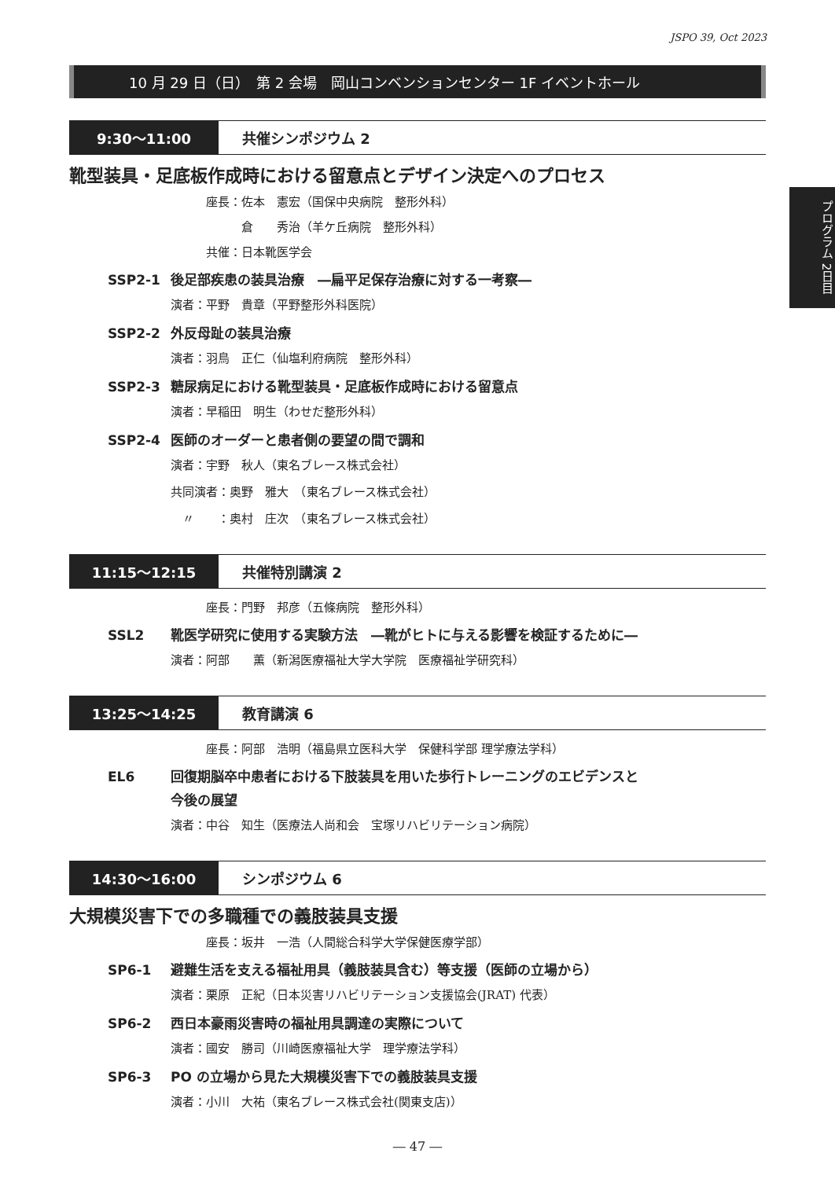JSPO 39, Oct 2023
プログラム 2日目
10 月 29 日（日）　第 2 会場　岡山コンベンションセンター 1F イベントホール
9:30〜11:00 共催シンポジウム 2
靴型装具・足底板作成時における留意点とデザイン決定へのプロセス
座長：佐本　憲宏（国保中央病院　整形外科）
　　　倉　　秀治（羊ケ丘病院　整形外科）
共催：日本靴医学会
SSP2-1 後足部疾患の装具治療　―扁平足保存治療に対する一考察―
演者：平野　貴章（平野整形外科医院）
SSP2-2 外反母趾の装具治療
演者：羽鳥　正仁（仙塩利府病院　整形外科）
SSP2-3 糖尿病足における靴型装具・足底板作成時における留意点
演者：早稲田　明生（わせだ整形外科）
SSP2-4 医師のオーダーと患者側の要望の間で調和
演者：宇野　秋人（東名ブレース株式会社）
共同演者：奥野　雅大　（東名ブレース株式会社）
　〃　　：奥村　庄次　（東名ブレース株式会社）
11:15〜12:15 共催特別講演 2
座長：門野　邦彦（五條病院　整形外科）
SSL2 靴医学研究に使用する実験方法　―靴がヒトに与える影響を検証するために―
演者：阿部　　薫（新潟医療福祉大学大学院　医療福祉学研究科）
13:25〜14:25 教育講演 6
座長：阿部　浩明（福島県立医科大学　保健科学部 理学療法学科）
EL6 回復期脳卒中患者における下肢装具を用いた歩行トレーニングのエビデンスと
今後の展望
演者：中谷　知生（医療法人尚和会　宝塚リハビリテーション病院）
14:30〜16:00 シンポジウム 6
大規模災害下での多職種での義肢装具支援
座長：坂井　一浩（人間総合科学大学保健医療学部）
SP6-1 避難生活を支える福祉用具（義肢装具含む）等支援（医師の立場から）
演者：栗原　正紀（日本災害リハビリテーション支援協会(JRAT) 代表）
SP6-2 西日本豪雨災害時の福祉用具調達の実際について
演者：國安　勝司（川崎医療福祉大学　理学療法学科）
SP6-3 PO の立場から見た大規模災害下での義肢装具支援
演者：小川　大祐（東名ブレース株式会社(関東支店)）
― 47 ―